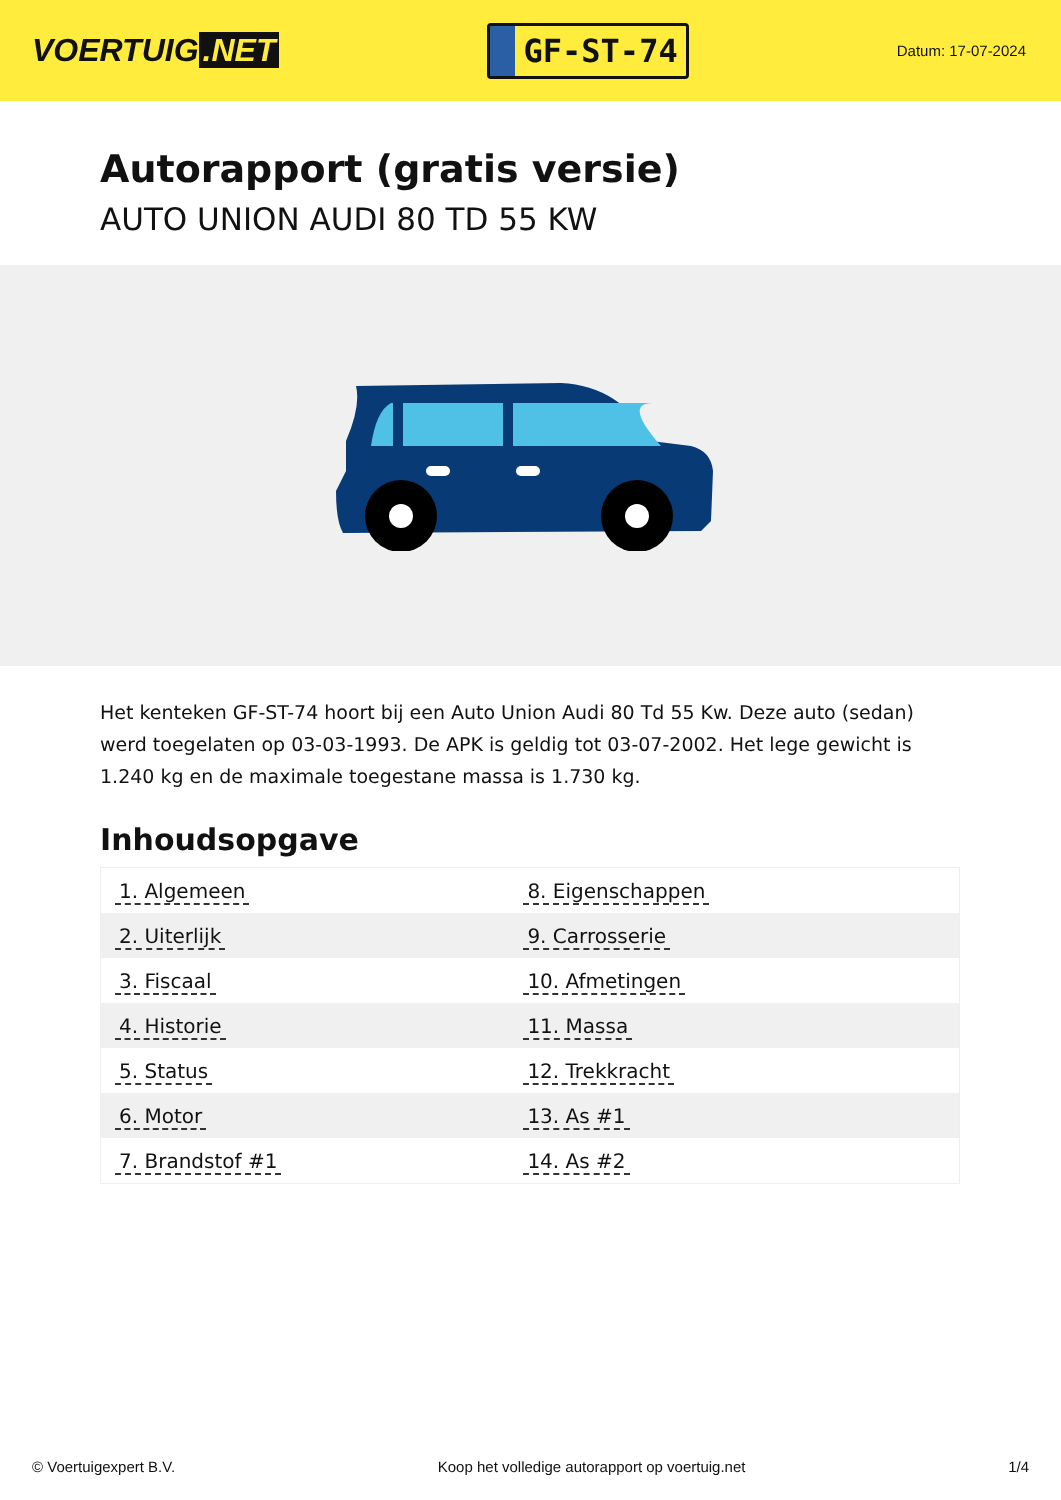VOERTUIG.NET
GF-ST-74
Datum: 17-07-2024
Autorapport (gratis versie)
AUTO UNION AUDI 80 TD 55 KW
Het kenteken GF-ST-74 hoort bij een Auto Union Audi 80 Td 55 Kw. Deze auto (sedan) werd toegelaten op 03-03-1993. De APK is geldig tot 03-07-2002. Het lege gewicht is 1.240 kg en de maximale toegestane massa is 1.730 kg.
Inhoudsopgave
| 1. Algemeen | 8. Eigenschappen |
| 2. Uiterlijk | 9. Carrosserie |
| 3. Fiscaal | 10. Afmetingen |
| 4. Historie | 11. Massa |
| 5. Status | 12. Trekkracht |
| 6. Motor | 13. As #1 |
| 7. Brandstof #1 | 14. As #2 |
© Voertuigexpert B.V. Koop het volledige autorapport op voertuig.net 1/4